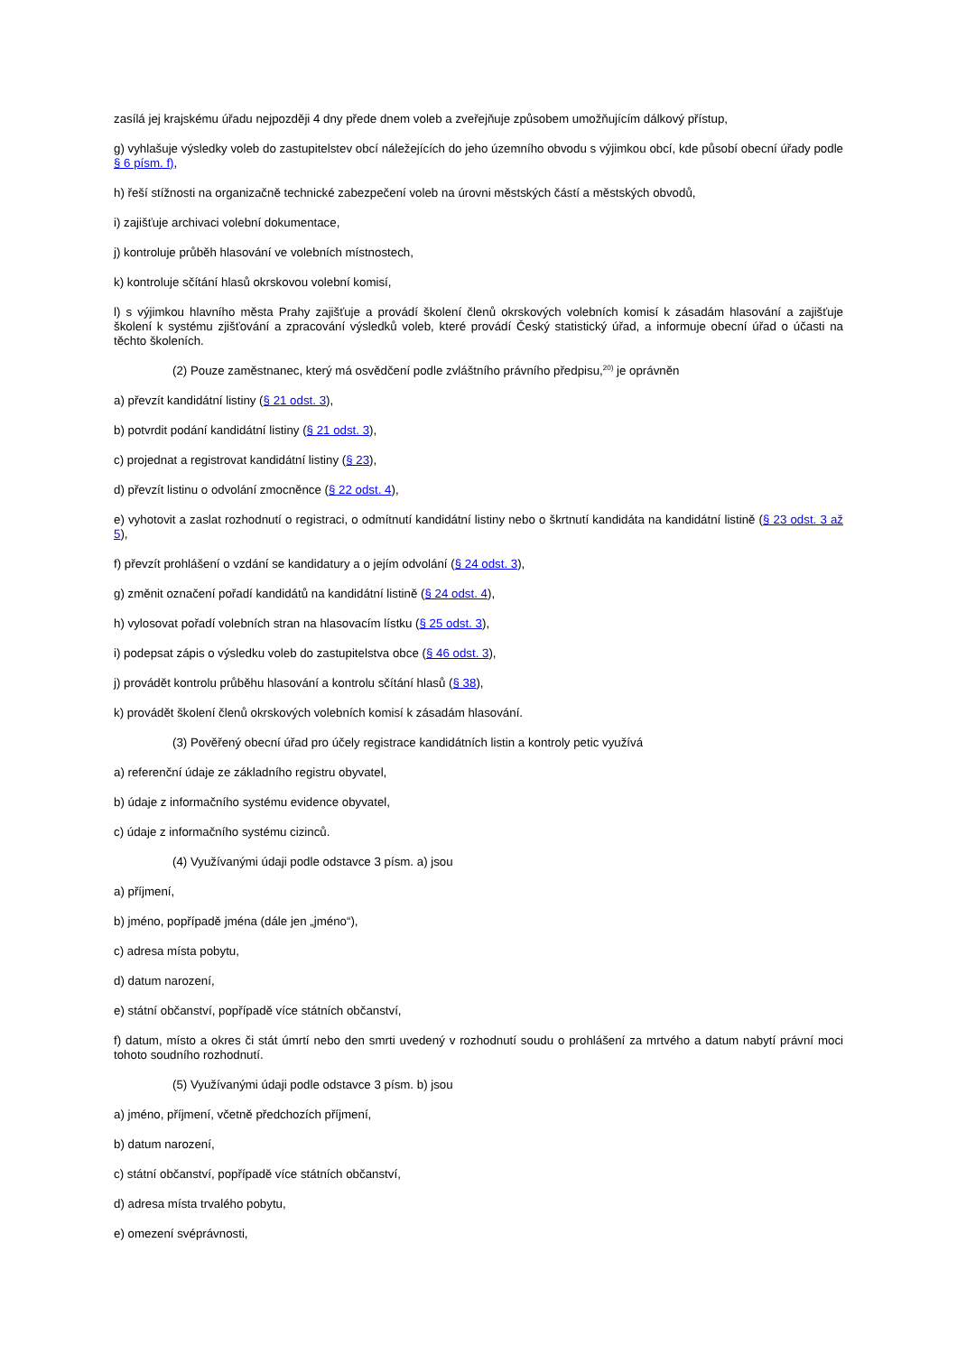zasílá jej krajskému úřadu nejpozději 4 dny přede dnem voleb a zveřejňuje způsobem umožňujícím dálkový přístup,
g) vyhlašuje výsledky voleb do zastupitelstev obcí náležejících do jeho územního obvodu s výjimkou obcí, kde působí obecní úřady podle § 6 písm. f),
h) řeší stížnosti na organizačně technické zabezpečení voleb na úrovni městských částí a městských obvodů,
i) zajišťuje archivaci volební dokumentace,
j) kontroluje průběh hlasování ve volebních místnostech,
k) kontroluje sčítání hlasů okrskovou volební komisí,
l) s výjimkou hlavního města Prahy zajišťuje a provádí školení členů okrskových volebních komisí k zásadám hlasování a zajišťuje školení k systému zjišťování a zpracování výsledků voleb, které provádí Český statistický úřad, a informuje obecní úřad o účasti na těchto školeních.
(2) Pouze zaměstnanec, který má osvědčení podle zvláštního právního předpisu,<sup>20)</sup> je oprávněn
a) převzít kandidátní listiny (§ 21 odst. 3),
b) potvrdit podání kandidátní listiny (§ 21 odst. 3),
c) projednat a registrovat kandidátní listiny (§ 23),
d) převzít listinu o odvolání zmocněnce (§ 22 odst. 4),
e) vyhotovit a zaslat rozhodnutí o registraci, o odmítnutí kandidátní listiny nebo o škrtnutí kandidáta na kandidátní listině (§ 23 odst. 3 až 5),
f) převzít prohlášení o vzdání se kandidatury a o jejím odvolání (§ 24 odst. 3),
g) změnit označení pořadí kandidátů na kandidátní listině (§ 24 odst. 4),
h) vylosovat pořadí volebních stran na hlasovacím lístku (§ 25 odst. 3),
i) podepsat zápis o výsledku voleb do zastupitelstva obce (§ 46 odst. 3),
j) provádět kontrolu průběhu hlasování a kontrolu sčítání hlasů (§ 38),
k) provádět školení členů okrskových volebních komisí k zásadám hlasování.
(3) Pověřený obecní úřad pro účely registrace kandidátních listin a kontroly petic využívá
a) referenční údaje ze základního registru obyvatel,
b) údaje z informačního systému evidence obyvatel,
c) údaje z informačního systému cizinců.
(4) Využívanými údaji podle odstavce 3 písm. a) jsou
a) příjmení,
b) jméno, popřípadě jména (dále jen „jméno“),
c) adresa místa pobytu,
d) datum narození,
e) státní občanství, popřípadě více státních občanství,
f) datum, místo a okres či stát úmrtí nebo den smrti uvedený v rozhodnutí soudu o prohlášení za mrtvého a datum nabytí právní moci tohoto soudního rozhodnutí.
(5) Využívanými údaji podle odstavce 3 písm. b) jsou
a) jméno, příjmení, včetně předchozích příjmení,
b) datum narození,
c) státní občanství, popřípadě více státních občanství,
d) adresa místa trvalého pobytu,
e) omezení svéprávnosti,